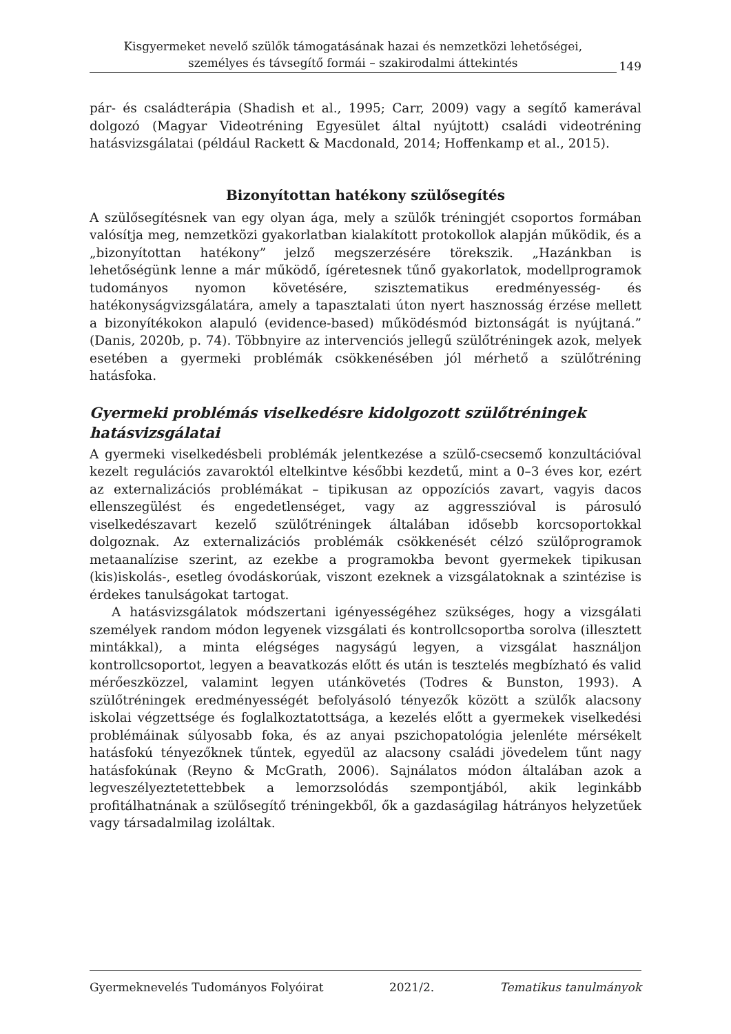Kisgyermeket nevelő szülők támogatásának hazai és nemzetközi lehetőségei,
személyes és távsegítő formái – szakirodalmi áttekintés
149
pár- és családterápia (Shadish et al., 1995; Carr, 2009) vagy a segítő kamerával dolgozó (Magyar Videotréning Egyesület által nyújtott) családi videotréning hatásvizsgálatai (például Rackett & Macdonald, 2014; Hoffenkamp et al., 2015).
Bizonyítottan hatékony szülősegítés
A szülősegítésnek van egy olyan ága, mely a szülők tréningjét csoportos formában valósítja meg, nemzetközi gyakorlatban kialakított protokollok alapján működik, és a „bizonyítottan hatékony” jelző megszerzésére törekszik. „Hazánkban is lehetőségünk lenne a már működő, ígéretesnek tűnő gyakorlatok, modellprogramok tudományos nyomon követésére, szisztematikus eredményesség- és hatékonyságvizsgálatára, amely a tapasztalati úton nyert hasznosság érzése mellett a bizonyítékokon alapuló (evidence-based) működésmód biztonságát is nyújtaná.” (Danis, 2020b, p. 74). Többnyire az intervenciós jellegű szülőtréningek azok, melyek esetében a gyermeki problémák csökkenésében jól mérhető a szülőtréning hatásfoka.
Gyermeki problémás viselkedésre kidolgozott szülőtréningek hatásvizsgálatai
A gyermeki viselkedésbeli problémák jelentkezése a szülő-csecsemő konzultációval kezelt regulációs zavaroktól eltelkintve későbbi kezdetű, mint a 0–3 éves kor, ezért az externalizációs problémákat – tipikusan az oppozíciós zavart, vagyis dacos ellenszegülést és engedetlenséget, vagy az aggresszióval is párosuló viselkedészavart kezelő szülőtréningek általában idősebb korcsoportokkal dolgoznak. Az externalizációs problémák csökkenését célzó szülőprogramok metaanalízise szerint, az ezekbe a programokba bevont gyermekek tipikusan (kis)iskolás-, esetleg óvodáskorúak, viszont ezeknek a vizsgálatoknak a szintézise is érdekes tanulságokat tartogat.
A hatásvizsgálatok módszertani igényességéhez szükséges, hogy a vizsgálati személyek random módon legyenek vizsgálati és kontrollcsoportba sorolva (illesztett mintákkal), a minta elégséges nagyságú legyen, a vizsgálat használjon kontrollcsoportot, legyen a beavatkozás előtt és után is tesztelés megbízható és valid mérőeszközzel, valamint legyen utánkövetés (Todres & Bunston, 1993). A szülőtréningek eredményességét befolyásoló tényezők között a szülők alacsony iskolai végzettsége és foglalkoztatottsága, a kezelés előtt a gyermekek viselkedési problémáinak súlyosabb foka, és az anyai pszichopatológia jelenléte mérsékelt hatásfokú tényezőknek tűntek, egyedül az alacsony családi jövedelem tűnt nagy hatásfokúnak (Reyno & McGrath, 2006). Sajnálatos módon általában azok a legveszélyeztetettebbek a lemorzsolódás szempontjából, akik leginkább profitálhatnának a szülősegítő tréningekből, ők a gazdaságilag hátrányos helyzetűek vagy társadalmilag izoláltak.
Gyermeknevelés Tudományos Folyóirat 2021/2. Tematikus tanulmányok